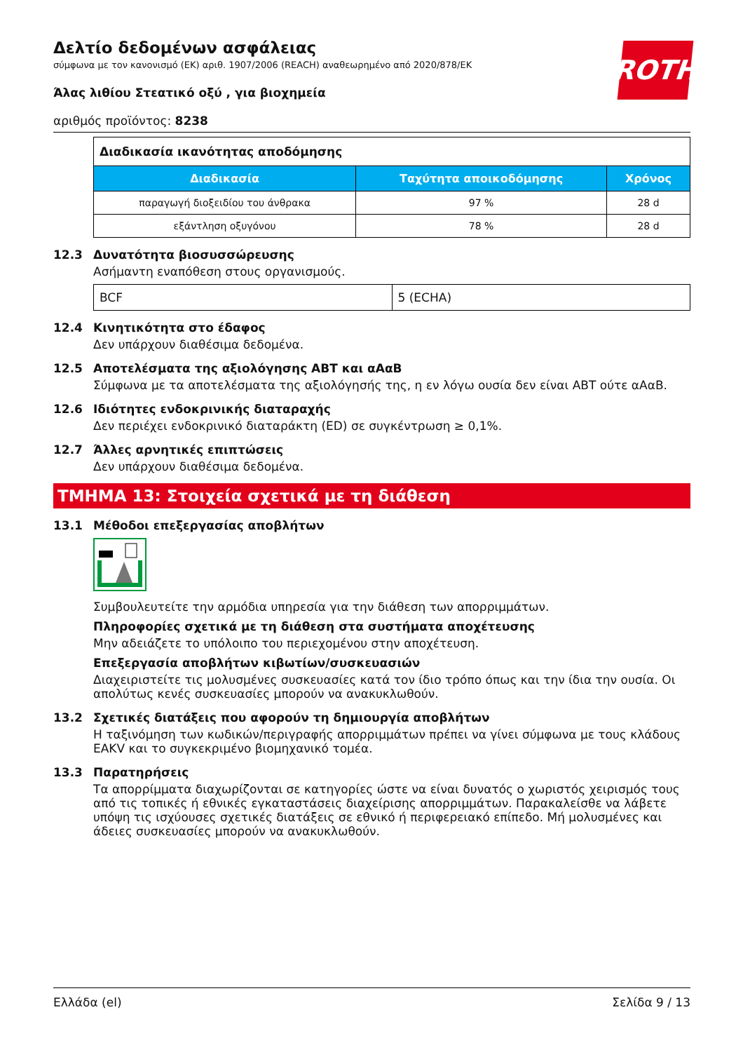ROTH
Δελτίο δεδομένων ασφάλειας
σύμφωνα με τον κανονισμό (ΕΚ) αριθ. 1907/2006 (REACH) αναθεωρημένο από 2020/878/ΕΚ
Άλας λιθίου Στεατικό οξύ , για βιοχημεία
αριθμός προϊόντος: 8238
| Διαδικασία ικανότητας αποδόμησης | | |
| Διαδικασία | Ταχύτητα αποικοδόμησης | Χρόνος |
| παραγωγή διοξειδίου του άνθρακα | 97 % | 28 d |
| εξάντληση οξυγόνου | 78 % | 28 d |
12.3 Δυνατότητα βιοσυσσώρευσης
Ασήμαντη εναπόθεση στους οργανισμούς.
| BCF | 5 (ECHA) |
12.4 Κινητικότητα στο έδαφος
Δεν υπάρχουν διαθέσιμα δεδομένα.
12.5 Αποτελέσματα της αξιολόγησης ΑΒΤ και αΑαΒ
Σύμφωνα με τα αποτελέσματα της αξιολόγησής της, η εν λόγω ουσία δεν είναι ΑΒΤ ούτε αΑαΒ.
12.6 Ιδιότητες ενδοκρινικής διαταραχής
Δεν περιέχει ενδοκρινικό διαταράκτη (ED) σε συγκέντρωση ≥ 0,1%.
12.7 Άλλες αρνητικές επιπτώσεις
Δεν υπάρχουν διαθέσιμα δεδομένα.
ΤΜΗΜΑ 13: Στοιχεία σχετικά με τη διάθεση
13.1 Μέθοδοι επεξεργασίας αποβλήτων
Συμβουλευτείτε την αρμόδια υπηρεσία για την διάθεση των απορριμμάτων.
Πληροφορίες σχετικά με τη διάθεση στα συστήματα αποχέτευσης
Μην αδειάζετε το υπόλοιπο του περιεχομένου στην αποχέτευση.
Επεξεργασία αποβλήτων κιβωτίων/συσκευασιών
Διαχειριστείτε τις μολυσμένες συσκευασίες κατά τον ίδιο τρόπο όπως και την ίδια την ουσία. Οι απολύτως κενές συσκευασίες μπορούν να ανακυκλωθούν.
13.2 Σχετικές διατάξεις που αφορούν τη δημιουργία αποβλήτων
Η ταξινόμηση των κωδικών/περιγραφής απορριμμάτων πρέπει να γίνει σύμφωνα με τους κλάδους EAKV και το συγκεκριμένο βιομηχανικό τομέα.
13.3 Παρατηρήσεις
Τα απορρίμματα διαχωρίζονται σε κατηγορίες ώστε να είναι δυνατός ο χωριστός χειρισμός τους από τις τοπικές ή εθνικές εγκαταστάσεις διαχείρισης απορριμμάτων. Παρακαλείσθε να λάβετε υπόψη τις ισχύουσες σχετικές διατάξεις σε εθνικό ή περιφερειακό επίπεδο. Μή μολυσμένες και άδειες συσκευασίες μπορούν να ανακυκλωθούν.
Ελλάδα (el) Σελίδα 9 / 13